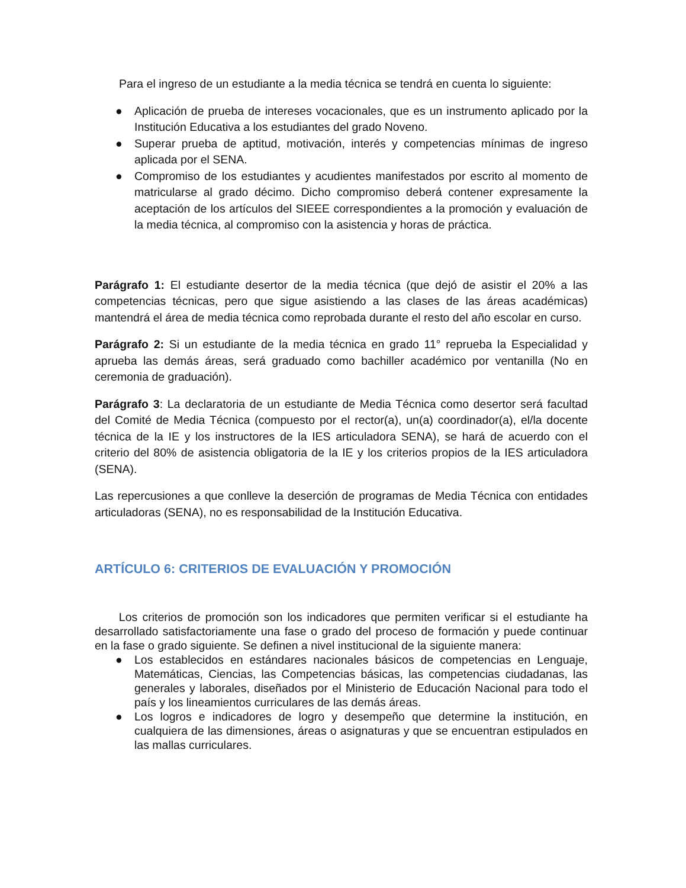Para el ingreso de un estudiante a la media técnica se tendrá en cuenta lo siguiente:
● Aplicación de prueba de intereses vocacionales, que es un instrumento aplicado por la Institución Educativa a los estudiantes del grado Noveno.
● Superar prueba de aptitud, motivación, interés y competencias mínimas de ingreso aplicada por el SENA.
● Compromiso de los estudiantes y acudientes manifestados por escrito al momento de matricularse al grado décimo. Dicho compromiso deberá contener expresamente la aceptación de los artículos del SIEEE correspondientes a la promoción y evaluación de la media técnica, al compromiso con la asistencia y horas de práctica.
Parágrafo 1: El estudiante desertor de la media técnica (que dejó de asistir el 20% a las competencias técnicas, pero que sigue asistiendo a las clases de las áreas académicas) mantendrá el área de media técnica como reprobada durante el resto del año escolar en curso.
Parágrafo 2: Si un estudiante de la media técnica en grado 11° reprueba la Especialidad y aprueba las demás áreas, será graduado como bachiller académico por ventanilla (No en ceremonia de graduación).
Parágrafo 3: La declaratoria de un estudiante de Media Técnica como desertor será facultad del Comité de Media Técnica (compuesto por el rector(a), un(a) coordinador(a), el/la docente técnica de la IE y los instructores de la IES articuladora SENA), se hará de acuerdo con el criterio del 80% de asistencia obligatoria de la IE y los criterios propios de la IES articuladora (SENA).
Las repercusiones a que conlleve la deserción de programas de Media Técnica con entidades articuladoras (SENA), no es responsabilidad de la Institución Educativa.
ARTÍCULO 6: CRITERIOS DE EVALUACIÓN Y PROMOCIÓN
Los criterios de promoción son los indicadores que permiten verificar si el estudiante ha desarrollado satisfactoriamente una fase o grado del proceso de formación y puede continuar en la fase o grado siguiente. Se definen a nivel institucional de la siguiente manera:
● Los establecidos en estándares nacionales básicos de competencias en Lenguaje, Matemáticas, Ciencias, las Competencias básicas, las competencias ciudadanas, las generales y laborales, diseñados por el Ministerio de Educación Nacional para todo el país y los lineamientos curriculares de las demás áreas.
● Los logros e indicadores de logro y desempeño que determine la institución, en cualquiera de las dimensiones, áreas o asignaturas y que se encuentran estipulados en las mallas curriculares.